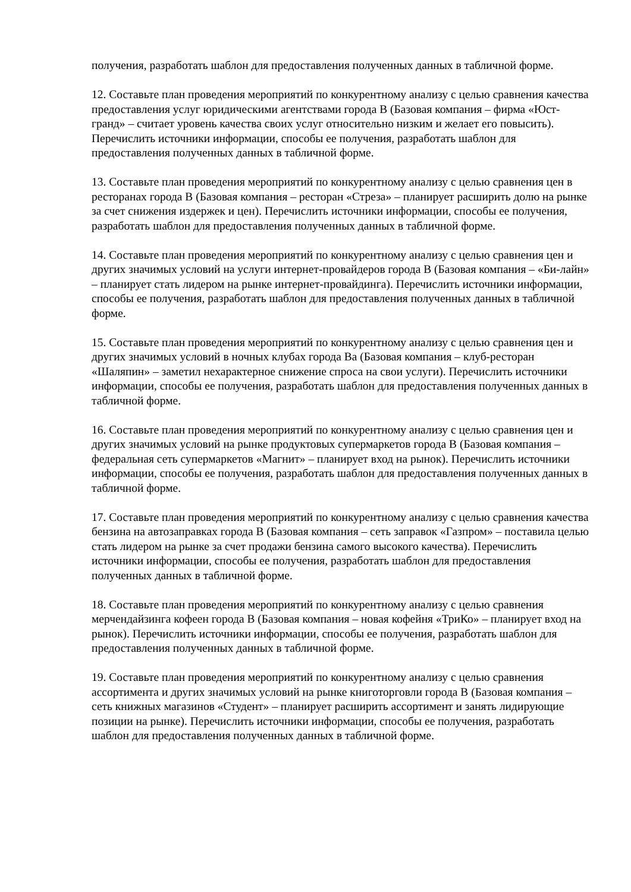получения, разработать шаблон для предоставления полученных данных в табличной форме.
12. Составьте план проведения мероприятий по конкурентному анализу с целью сравнения качества предоставления услуг юридическими агентствами города В (Базовая компания – фирма «Юст-гранд» – считает уровень качества своих услуг относительно низким и желает его повысить). Перечислить источники информации, способы ее получения, разработать шаблон для предоставления полученных данных в табличной форме.
13. Составьте план проведения мероприятий по конкурентному анализу с целью сравнения цен в ресторанах города В (Базовая компания – ресторан «Стреза» – планирует расширить долю на рынке за счет снижения издержек и цен). Перечислить источники информации, способы ее получения, разработать шаблон для предоставления полученных данных в табличной форме.
14. Составьте план проведения мероприятий по конкурентному анализу с целью сравнения цен и других значимых условий на услуги интернет-провайдеров города В (Базовая компания – «Би-лайн» – планирует стать лидером на рынке интернет-провайдинга). Перечислить источники информации, способы ее получения, разработать шаблон для предоставления полученных данных в табличной форме.
15. Составьте план проведения мероприятий по конкурентному анализу с целью сравнения цен и других значимых условий в ночных клубах города Ва (Базовая компания – клуб-ресторан «Шаляпин» – заметил нехарактерное снижение спроса на свои услуги). Перечислить источники информации, способы ее получения, разработать шаблон для предоставления полученных данных в табличной форме.
16. Составьте план проведения мероприятий по конкурентному анализу с целью сравнения цен и других значимых условий на рынке продуктовых супермаркетов города В (Базовая компания – федеральная сеть супермаркетов «Магнит» – планирует вход на рынок). Перечислить источники информации, способы ее получения, разработать шаблон для предоставления полученных данных в табличной форме.
17. Составьте план проведения мероприятий по конкурентному анализу с целью сравнения качества бензина на автозаправках города В (Базовая компания – сеть заправок «Газпром» – поставила целью стать лидером на рынке за счет продажи бензина самого высокого качества). Перечислить источники информации, способы ее получения, разработать шаблон для предоставления полученных данных в табличной форме.
18. Составьте план проведения мероприятий по конкурентному анализу с целью сравнения мерчендайзинга кофеен города В (Базовая компания – новая кофейня «ТриКо» – планирует вход на рынок). Перечислить источники информации, способы ее получения, разработать шаблон для предоставления полученных данных в табличной форме.
19. Составьте план проведения мероприятий по конкурентному анализу с целью сравнения ассортимента и других значимых условий на рынке книготорговли города В (Базовая компания – сеть книжных магазинов «Студент» – планирует расширить ассортимент и занять лидирующие позиции на рынке). Перечислить источники информации, способы ее получения, разработать шаблон для предоставления полученных данных в табличной форме.